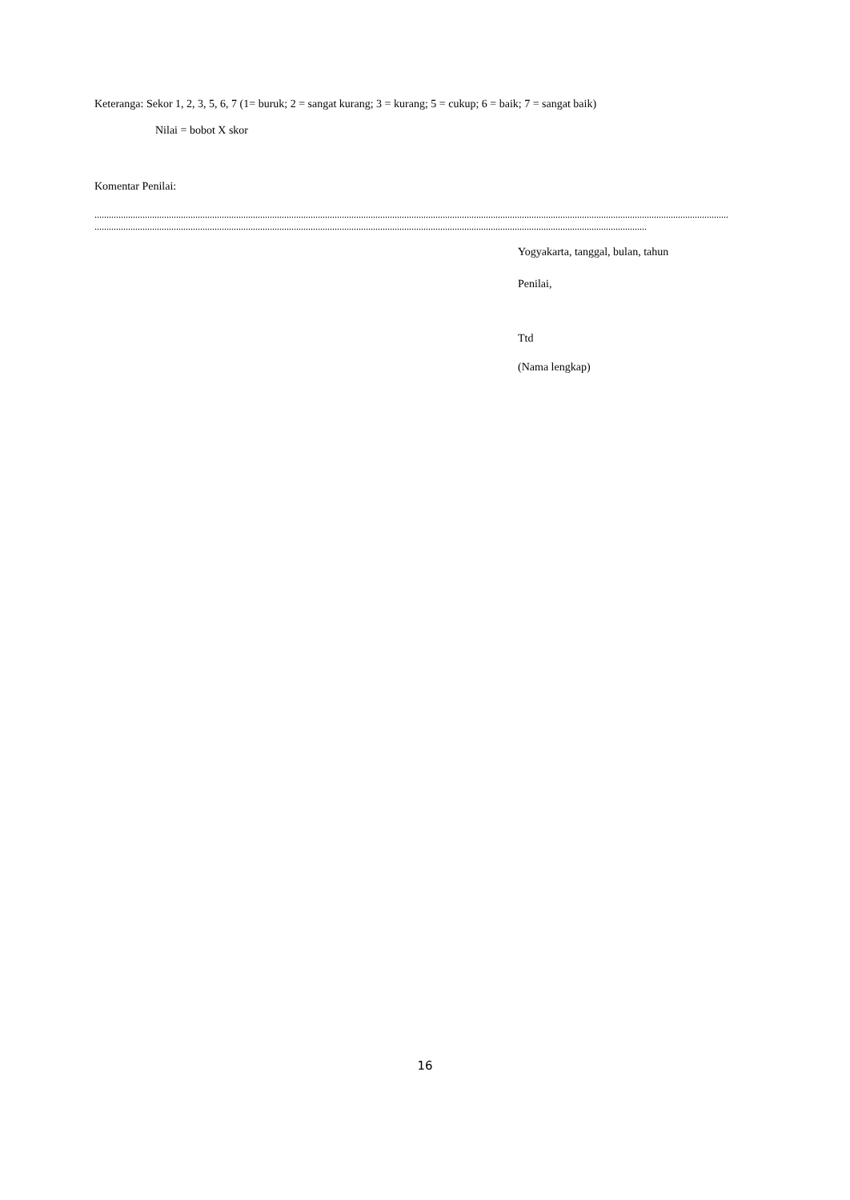Keteranga: Sekor 1, 2, 3, 5, 6, 7 (1= buruk; 2 = sangat kurang; 3 = kurang; 5 = cukup; 6 = baik; 7 = sangat baik)
Nilai = bobot X skor
Komentar Penilai:
........................................................................................................................................................................................................................................................................
......................................................................................................................................................................................................................................
Yogyakarta, tanggal, bulan, tahun
Penilai,
Ttd
(Nama lengkap)
16